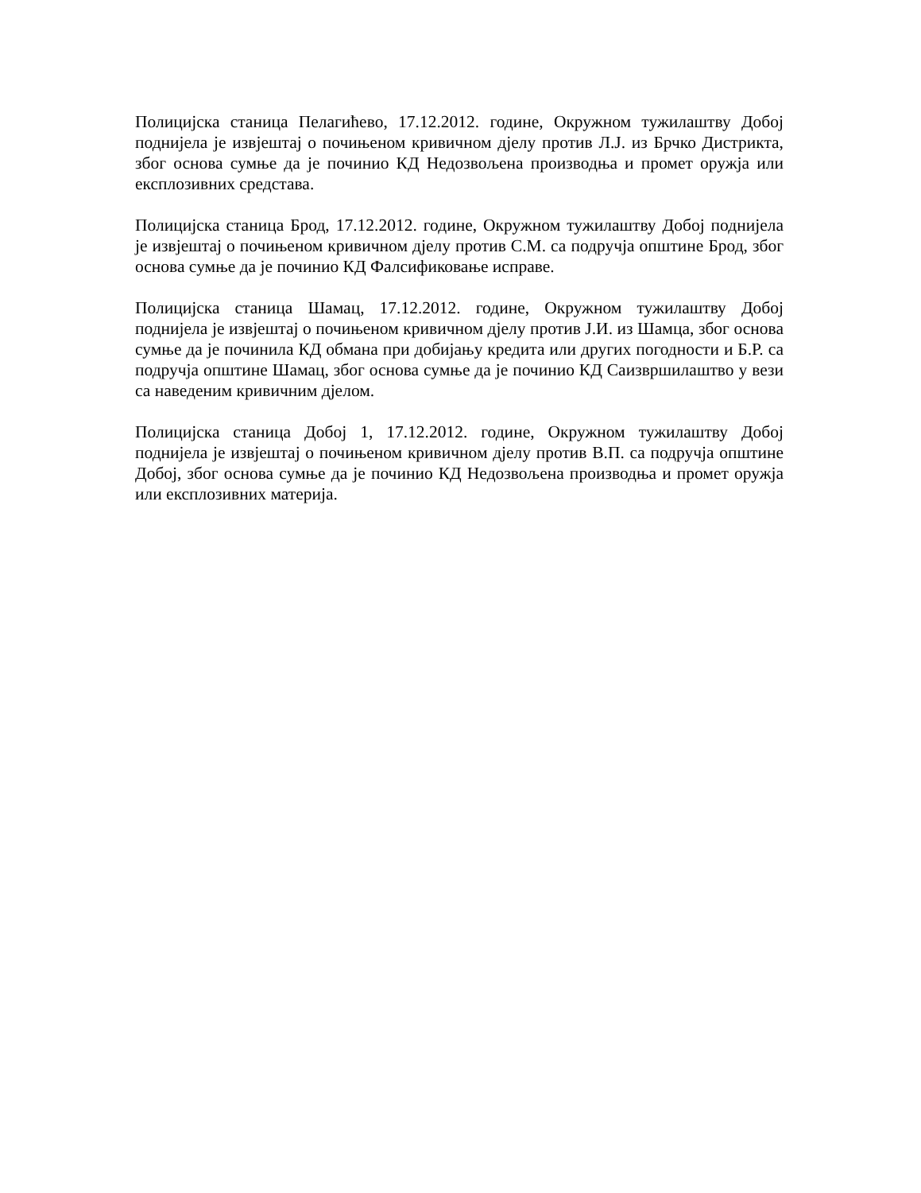Полицијска станица Пелагићево, 17.12.2012. године, Окружном тужилаштву Добој поднијела је извјештај о почињеном кривичном дјелу против Л.Ј. из Брчко Дистрикта, због основа сумње да је починио КД Недозвољена производња и промет оружја или експлозивних средстава.
Полицијска станица Брод, 17.12.2012. године, Окружном тужилаштву Добој поднијела је извјештај о почињеном кривичном дјелу против С.М. са подручја општине Брод, због основа сумње да је починио КД Фалсификовање исправе.
Полицијска станица Шамац, 17.12.2012. године, Окружном тужилаштву Добој поднијела је извјештај о почињеном кривичном дјелу против Ј.И. из Шамца, због основа сумње да је починила КД обмана при добијању кредита или других погодности и Б.Р. са подручја општине Шамац, због основа сумње да је починио КД Саизвршилаштво у вези са наведеним кривичним дјелом.
Полицијска станица Добој 1, 17.12.2012. године, Окружном тужилаштву Добој поднијела је извјештај о почињеном кривичном дјелу против В.П. са подручја општине Добој, због основа сумње да је починио КД Недозвољена производња и промет оружја или експлозивних материја.